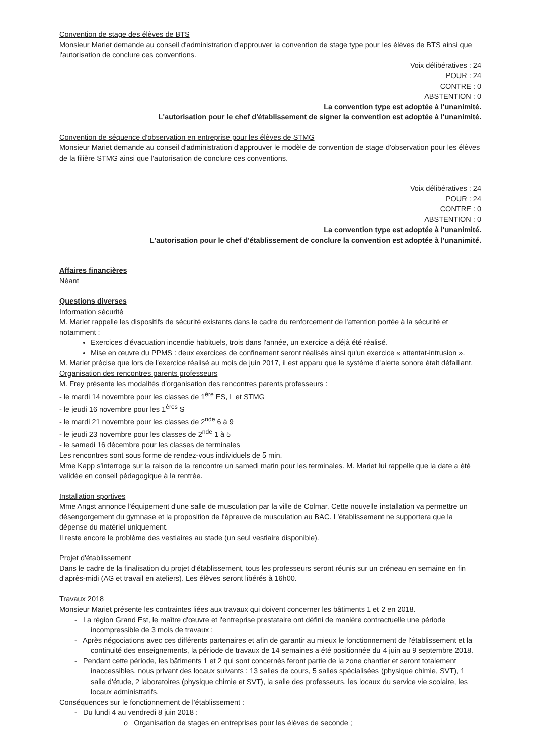Convention de stage des élèves de BTS
Monsieur Mariet demande au conseil d'administration d'approuver la convention de stage type pour les élèves de BTS ainsi que l'autorisation de conclure ces conventions.
Voix délibératives : 24
POUR : 24
CONTRE : 0
ABSTENTION : 0
La convention type est adoptée à l'unanimité.
L'autorisation pour le chef d'établissement de signer la convention est adoptée à l'unanimité.
Convention de séquence d'observation en entreprise pour les élèves de STMG
Monsieur Mariet demande au conseil d'administration d'approuver le modèle de convention de stage d'observation pour les élèves de la filière STMG ainsi que l'autorisation de conclure ces conventions.
Voix délibératives : 24
POUR : 24
CONTRE : 0
ABSTENTION : 0
La convention type est adoptée à l'unanimité.
L'autorisation pour le chef d'établissement de conclure la convention est adoptée à l'unanimité.
Affaires financières
Néant
Questions diverses
Information sécurité
M. Mariet rappelle les dispositifs de sécurité existants dans le cadre du renforcement de l'attention portée à la sécurité et notamment :
Exercices d'évacuation incendie habituels, trois dans l'année, un exercice a déjà été réalisé.
Mise en œuvre du PPMS : deux exercices de confinement seront réalisés ainsi qu'un exercice « attentat-intrusion ».
M. Mariet précise que lors de l'exercice réalisé au mois de juin 2017, il est apparu que le système d'alerte sonore était défaillant.
Organisation des rencontres parents professeurs
M. Frey présente les modalités d'organisation des rencontres parents professeurs :
- le mardi 14 novembre pour les classes de 1<sup>ère</sup> ES, L et STMG
- le jeudi 16 novembre pour les 1<sup>ères</sup> S
- le mardi 21 novembre pour les classes de 2<sup>nde</sup> 6 à 9
- le jeudi 23 novembre pour les classes de 2<sup>nde</sup> 1 à 5
- le samedi 16 décembre pour les classes de terminales
Les rencontres sont sous forme de rendez-vous individuels de 5 min.
Mme Kapp s'interroge sur la raison de la rencontre un samedi matin pour les terminales. M. Mariet lui rappelle que la date a été validée en conseil pédagogique à la rentrée.
Installation sportives
Mme Angst annonce l'équipement d'une salle de musculation par la ville de Colmar. Cette nouvelle installation va permettre un désengorgement du gymnase et la proposition de l'épreuve de musculation au BAC. L'établissement ne supportera que la dépense du matériel uniquement.
Il reste encore le problème des vestiaires au stade (un seul vestiaire disponible).
Projet d'établissement
Dans le cadre de la finalisation du projet d'établissement, tous les professeurs seront réunis sur un créneau en semaine en fin d'après-midi (AG et travail en ateliers). Les élèves seront libérés à 16h00.
Travaux 2018
Monsieur Mariet présente les contraintes liées aux travaux qui doivent concerner les bâtiments 1 et 2 en 2018.
- La région Grand Est, le maître d'œuvre et l'entreprise prestataire ont défini de manière contractuelle une période incompressible de 3 mois de travaux ;
- Après négociations avec ces différents partenaires et afin de garantir au mieux le fonctionnement de l'établissement et la continuité des enseignements, la période de travaux de 14 semaines a été positionnée du 4 juin au 9 septembre 2018.
- Pendant cette période, les bâtiments 1 et 2 qui sont concernés feront partie de la zone chantier et seront totalement inaccessibles, nous privant des locaux suivants : 13 salles de cours, 5 salles spécialisées (physique chimie, SVT), 1 salle d'étude, 2 laboratoires (physique chimie et SVT), la salle des professeurs, les locaux du service vie scolaire, les locaux administratifs.
Conséquences sur le fonctionnement de l'établissement :
- Du lundi 4 au vendredi 8 juin 2018 :
o Organisation de stages en entreprises pour les élèves de seconde ;